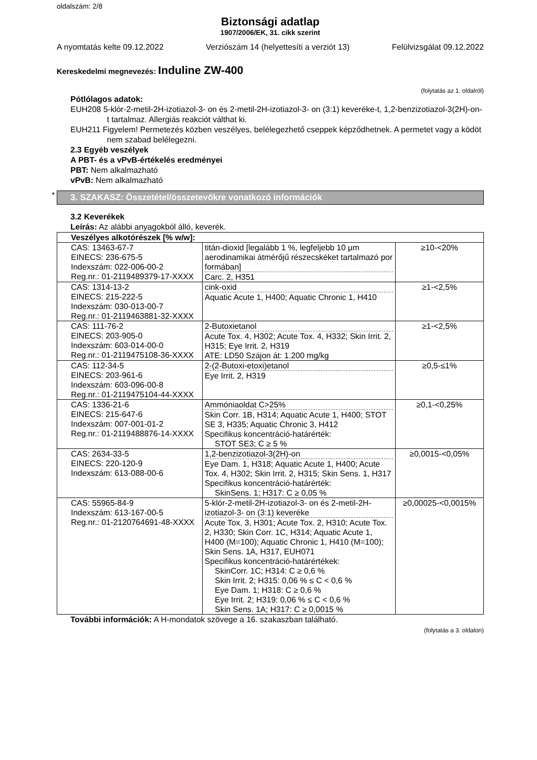oldalszám: 2/8
Biztonsági adatlap
1907/2006/EK, 31. cikk szerint
A nyomtatás kelte 09.12.2022 Verziószám 14 (helyettesíti a verziót 13) Felülvizsgálat 09.12.2022
Kereskedelmi megnevezés: Induline ZW-400
(folytatás az 1. oldalról)
Pótlólagos adatok:
EUH208 5-klór-2-metil-2H-izotiazol-3- on és 2-metil-2H-izotiazol-3- on (3:1) keveréke-t, 1,2-benzizotiazol-3(2H)-on-t tartalmaz. Allergiás reakciót válthat ki.
EUH211 Figyelem! Permetezés közben veszélyes, belélegezhető cseppek képződhetnek. A permetet vagy a ködöt nem szabad belélegezni.
2.3 Egyéb veszélyek
A PBT- és a vPvB-értékelés eredményei
PBT: Nem alkalmazható
vPvB: Nem alkalmazható
* 3. SZAKASZ: Összetétel/összetevőkre vonatkozó információk
3.2 Keverékek
Leírás: Az alábbi anyagokból álló, keverék.
| Veszélyes alkotórészek [% w/w]: | | |
| --- | --- | --- |
| CAS: 13463-67-7 EINECS: 236-675-5 Indexszám: 022-006-00-2 Reg.nr.: 01-2119489379-17-XXXX | titán-dioxid [legalább 1 %, legfeljebb 10 μm aerodinamikai átmérőjű részecskéket tartalmazó por formában] Carc. 2, H351 | ≥10-<20% |
| CAS: 1314-13-2 EINECS: 215-222-5 Indexszám: 030-013-00-7 Reg.nr.: 01-2119463881-32-XXXX | cink-oxid Aquatic Acute 1, H400; Aquatic Chronic 1, H410 | ≥1-<2,5% |
| CAS: 111-76-2 EINECS: 203-905-0 Indexszám: 603-014-00-0 Reg.nr.: 01-2119475108-36-XXXX | 2-Butoxietanol Acute Tox. 4, H302; Acute Tox. 4, H332; Skin Irrit. 2, H315; Eye Irrit. 2, H319 ATE: LD50 Szájon át: 1.200 mg/kg | ≥1-<2,5% |
| CAS: 112-34-5 EINECS: 203-961-6 Indexszám: 603-096-00-8 Reg.nr.: 01-2119475104-44-XXXX | 2-(2-Butoxi-etoxi)etanol Eye Irrit. 2, H319 | ≥0,5-≤1% |
| CAS: 1336-21-6 EINECS: 215-647-6 Indexszám: 007-001-01-2 Reg.nr.: 01-2119488876-14-XXXX | Ammóniaoldat C>25% Skin Corr. 1B, H314; Aquatic Acute 1, H400; STOT SE 3, H335; Aquatic Chronic 3, H412 Specifikus koncentráció-határérték: STOT SE3; C ≥ 5 % | ≥0,1-<0,25% |
| CAS: 2634-33-5 EINECS: 220-120-9 Indexszám: 613-088-00-6 | 1,2-benzizotiazol-3(2H)-on Eye Dam. 1, H318; Aquatic Acute 1, H400; Acute Tox. 4, H302; Skin Irrit. 2, H315; Skin Sens. 1, H317 Specifikus koncentráció-határérték: SkinSens. 1; H317: C ≥ 0,05 % | ≥0,0015-<0,05% |
| CAS: 55965-84-9 Indexszám: 613-167-00-5 Reg.nr.: 01-2120764691-48-XXXX | 5-klór-2-metil-2H-izotiazol-3- on és 2-metil-2H-izotiazol-3- on (3:1) keveréke Acute Tox. 3, H301; Acute Tox. 2, H310; Acute Tox. 2, H330; Skin Corr. 1C, H314; Aquatic Acute 1, H400 (M=100); Aquatic Chronic 1, H410 (M=100); Skin Sens. 1A, H317, EUH071 Specifikus koncentráció-határértékek: SkinCorr. 1C; H314: C ≥ 0,6 % Skin Irrit. 2; H315: 0,06 % ≤ C < 0,6 % Eye Dam. 1; H318: C ≥ 0,6 % Eye Irrit. 2; H319: 0,06 % ≤ C < 0,6 % Skin Sens. 1A; H317: C ≥ 0,0015 % | ≥0,00025-<0,0015% |
További információk: A H-mondatok szövege a 16. szakaszban található.
(folytatás a 3. oldalon)